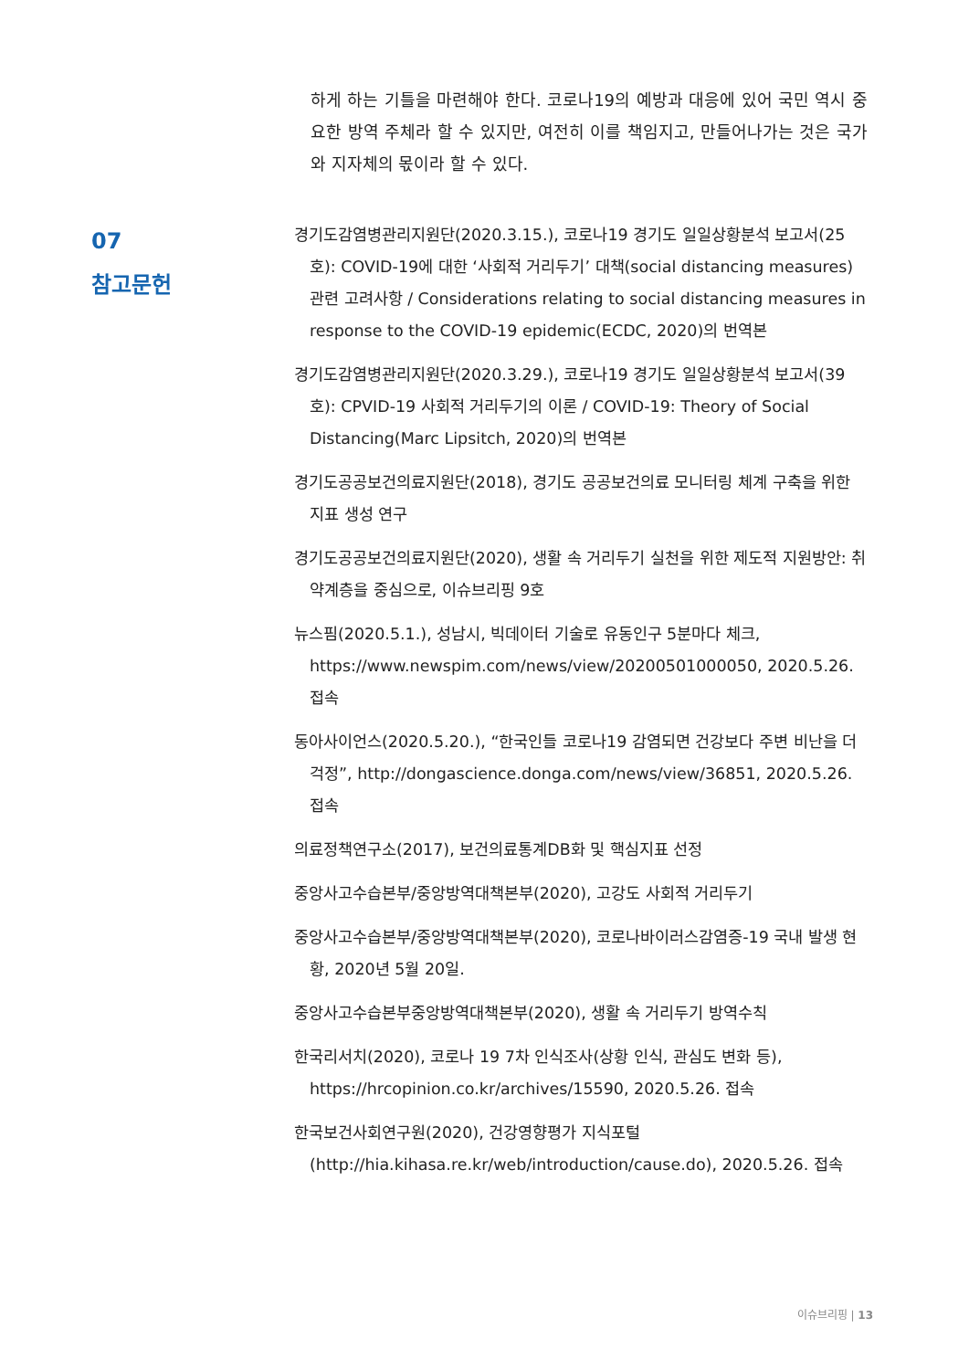하게 하는 기틀을 마련해야 한다. 코로나19의 예방과 대응에 있어 국민 역시 중요한 방역 주체라 할 수 있지만, 여전히 이를 책임지고, 만들어나가는 것은 국가와 지자체의 몫이라 할 수 있다.
07
참고문헌
경기도감염병관리지원단(2020.3.15.), 코로나19 경기도 일일상황분석 보고서(25호): COVID-19에 대한 ‘사회적 거리두기’ 대책(social distancing measures) 관련 고려사항 / Considerations relating to social distancing measures in response to the COVID-19 epidemic(ECDC, 2020)의 번역본
경기도감염병관리지원단(2020.3.29.), 코로나19 경기도 일일상황분석 보고서(39호): CPVID-19 사회적 거리두기의 이론 / COVID-19: Theory of Social Distancing(Marc Lipsitch, 2020)의 번역본
경기도공공보건의료지원단(2018), 경기도 공공보건의료 모니터링 체계 구축을 위한 지표 생성 연구
경기도공공보건의료지원단(2020), 생활 속 거리두기 실천을 위한 제도적 지원방안: 취약계층을 중심으로, 이슈브리핑 9호
뉴스핌(2020.5.1.), 성남시, 빅데이터 기술로 유동인구 5분마다 체크, https://www.newspim.com/news/view/20200501000050, 2020.5.26. 접속
동아사이언스(2020.5.20.), “한국인들 코로나19 감염되면 건강보다 주변 비난을 더 걱정”, http://dongascience.donga.com/news/view/36851, 2020.5.26. 접속
의료정책연구소(2017), 보건의료통계DB화 및 핵심지표 선정
중앙사고수습본부/중앙방역대책본부(2020), 고강도 사회적 거리두기
중앙사고수습본부/중앙방역대책본부(2020), 코로나바이러스감염증-19 국내 발생 현황, 2020년 5월 20일.
중앙사고수습본부중앙방역대책본부(2020), 생활 속 거리두기 방역수칙
한국리서치(2020), 코로나 19 7차 인식조사(상황 인식, 관심도 변화 등), https://hrcopinion.co.kr/archives/15590, 2020.5.26. 접속
한국보건사회연구원(2020), 건강영향평가 지식포털(http://hia.kihasa.re.kr/web/introduction/cause.do), 2020.5.26. 접속
이슈브리핑 | 13